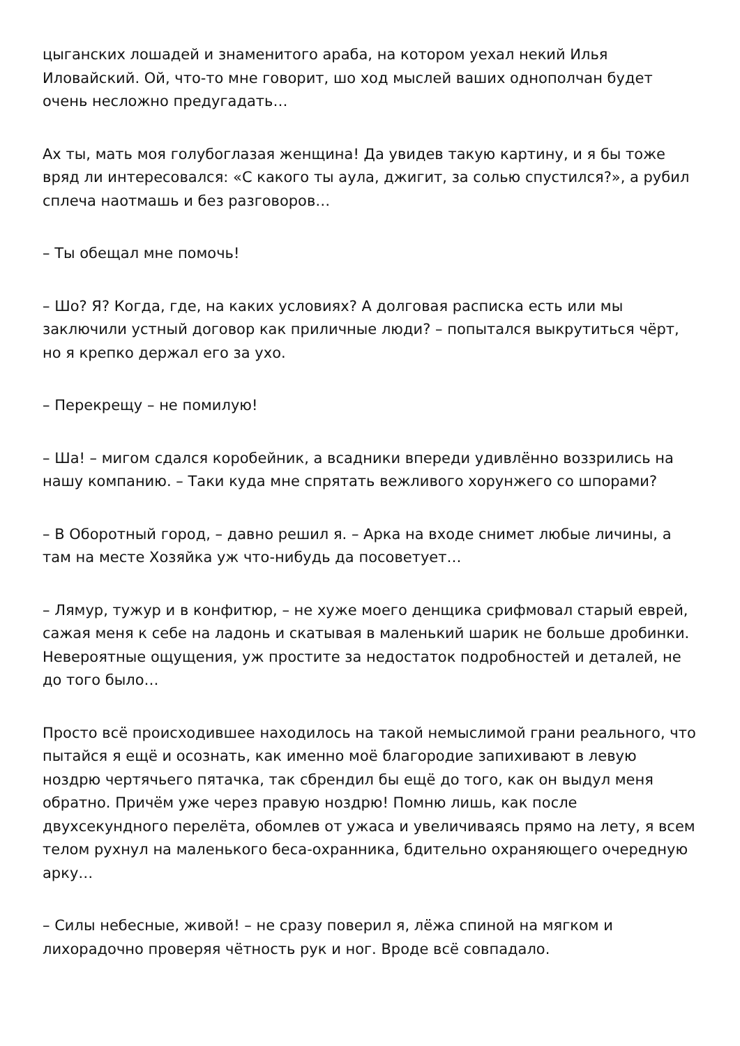цыганских лошадей и знаменитого араба, на котором уехал некий Илья Иловайский. Ой, что-то мне говорит, шо ход мыслей ваших однополчан будет очень несложно предугадать…
Ах ты, мать моя голубоглазая женщина! Да увидев такую картину, и я бы тоже вряд ли интересовался: «С какого ты аула, джигит, за солью спустился?», а рубил сплеча наотмашь и без разговоров…
– Ты обещал мне помочь!
– Шо? Я? Когда, где, на каких условиях? А долговая расписка есть или мы заключили устный договор как приличные люди? – попытался выкрутиться чёрт, но я крепко держал его за ухо.
– Перекрещу – не помилую!
– Ша! – мигом сдался коробейник, а всадники впереди удивлённо воззрились на нашу компанию. – Таки куда мне спрятать вежливого хорунжего со шпорами?
– В Оборотный город, – давно решил я. – Арка на входе снимет любые личины, а там на месте Хозяйка уж что-нибудь да посоветует…
– Лямур, тужур и в конфитюр, – не хуже моего денщика срифмовал старый еврей, сажая меня к себе на ладонь и скатывая в маленький шарик не больше дробинки. Невероятные ощущения, уж простите за недостаток подробностей и деталей, не до того было…
Просто всё происходившее находилось на такой немыслимой грани реального, что пытайся я ещё и осознать, как именно моё благородие запихивают в левую ноздрю чертячьего пятачка, так сбрендил бы ещё до того, как он выдул меня обратно. Причём уже через правую ноздрю! Помню лишь, как после двухсекундного перелёта, обомлев от ужаса и увеличиваясь прямо на лету, я всем телом рухнул на маленького беса-охранника, бдительно охраняющего очередную арку…
– Силы небесные, живой! – не сразу поверил я, лёжа спиной на мягком и лихорадочно проверяя чётность рук и ног. Вроде всё совпадало.